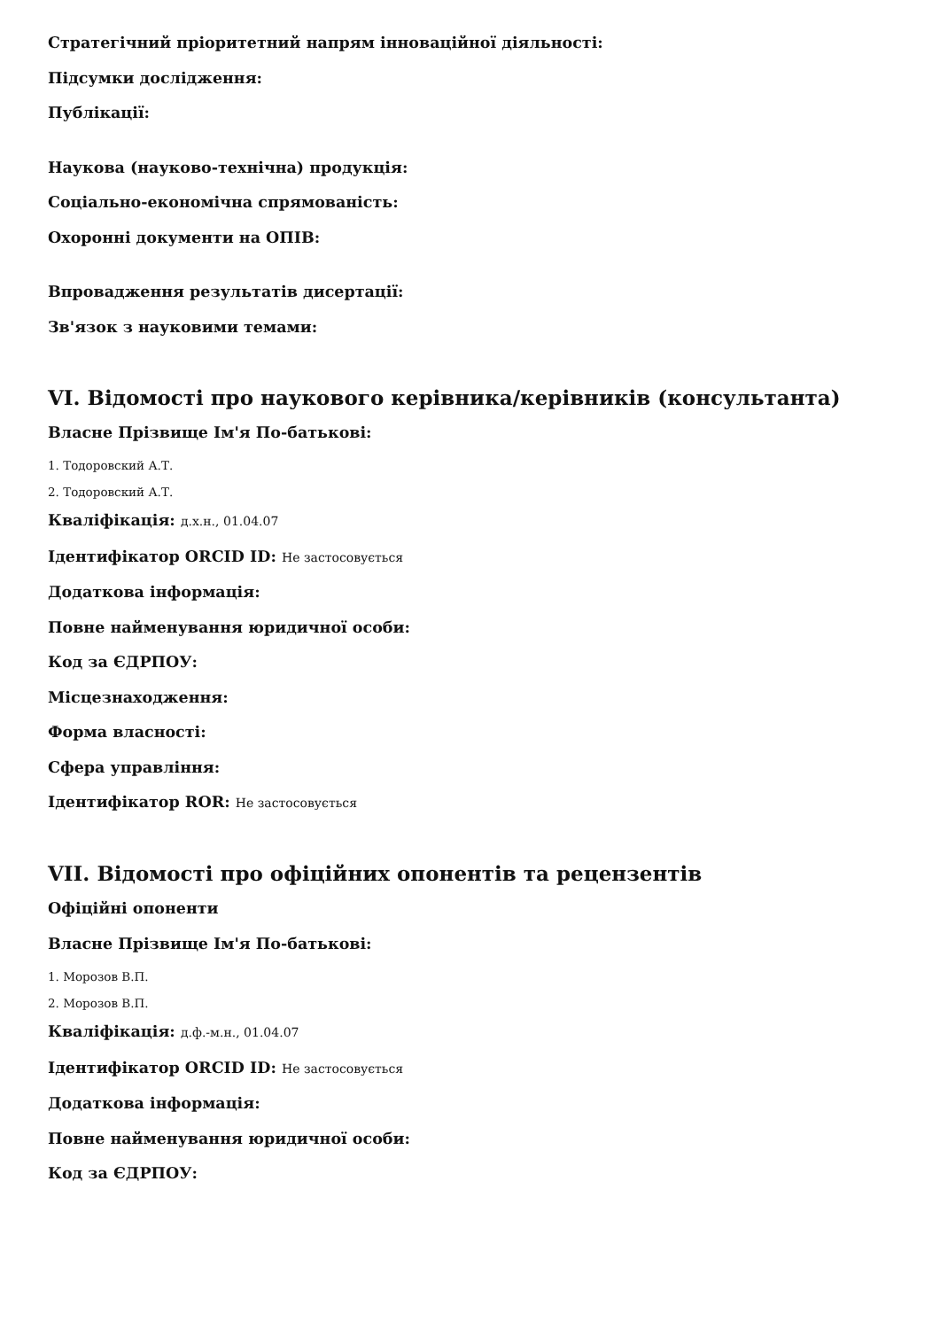Стратегічний пріоритетний напрям інноваційної діяльності:
Підсумки дослідження:
Публікації:
Наукова (науково-технічна) продукція:
Соціально-економічна спрямованість:
Охоронні документи на ОПІВ:
Впровадження результатів дисертації:
Зв'язок з науковими темами:
VI. Відомості про наукового керівника/керівників (консультанта)
Власне Прізвище Ім'я По-батькові:
1. Тодоровский А.Т.
2. Тодоровский А.Т.
Кваліфікація: д.х.н., 01.04.07
Ідентифікатор ORCID ID: Не застосовується
Додаткова інформація:
Повне найменування юридичної особи:
Код за ЄДРПОУ:
Місцезнаходження:
Форма власності:
Сфера управління:
Ідентифікатор ROR: Не застосовується
VII. Відомості про офіційних опонентів та рецензентів
Офіційні опоненти
Власне Прізвище Ім'я По-батькові:
1. Морозов В.П.
2. Морозов В.П.
Кваліфікація: д.ф.-м.н., 01.04.07
Ідентифікатор ORCID ID: Не застосовується
Додаткова інформація:
Повне найменування юридичної особи:
Код за ЄДРПОУ: